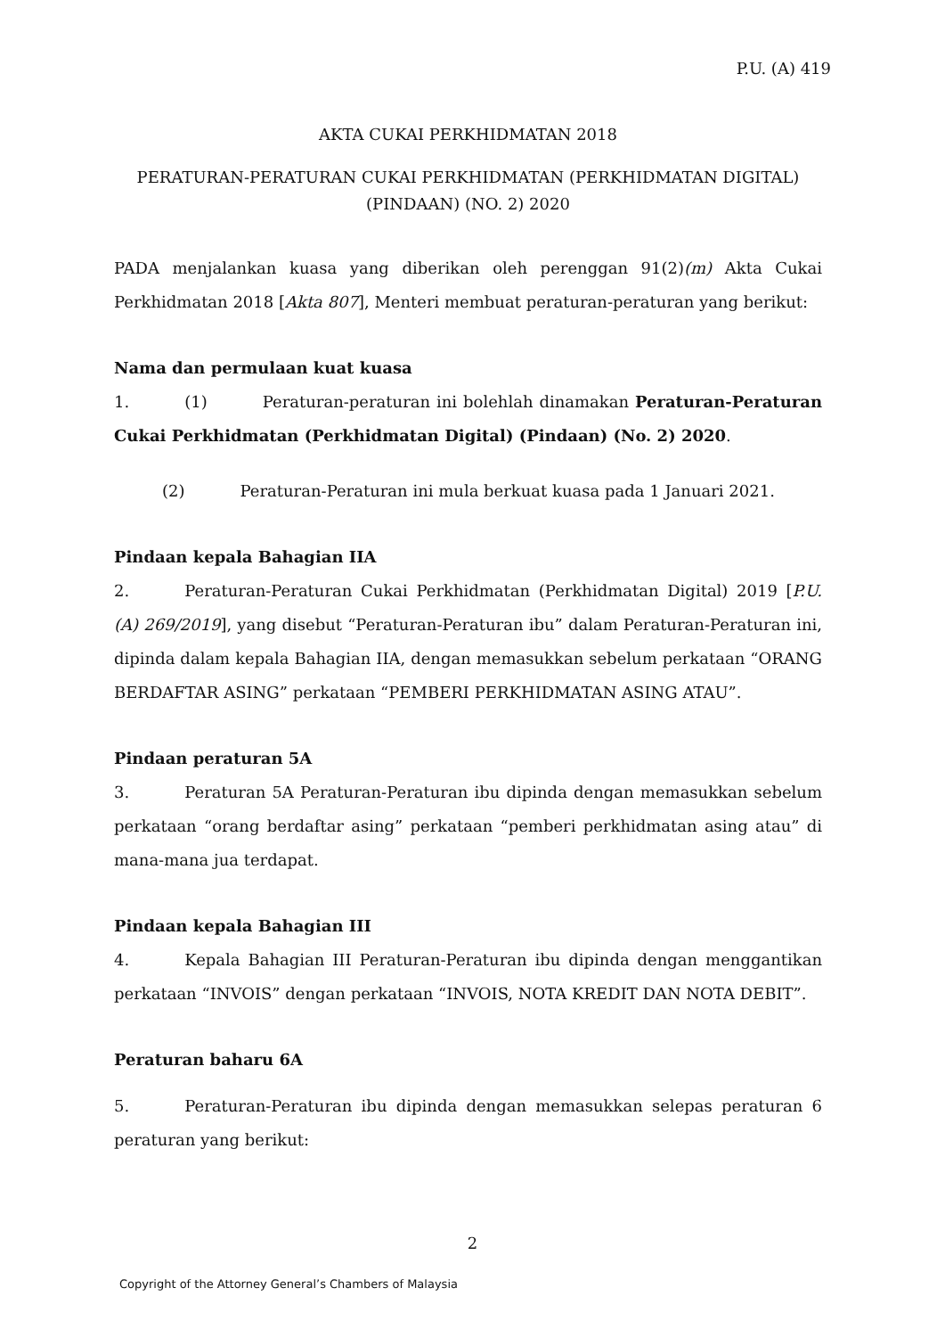P.U. (A) 419
AKTA CUKAI PERKHIDMATAN 2018
PERATURAN-PERATURAN CUKAI PERKHIDMATAN (PERKHIDMATAN DIGITAL)
(PINDAAN) (NO. 2) 2020
PADA menjalankan kuasa yang diberikan oleh perenggan 91(2)(m) Akta Cukai Perkhidmatan 2018 [Akta 807], Menteri membuat peraturan-peraturan yang berikut:
Nama dan permulaan kuat kuasa
1. (1) Peraturan-peraturan ini bolehlah dinamakan Peraturan-Peraturan Cukai Perkhidmatan (Perkhidmatan Digital) (Pindaan) (No. 2) 2020.
(2) Peraturan-Peraturan ini mula berkuat kuasa pada 1 Januari 2021.
Pindaan kepala Bahagian IIA
2. Peraturan-Peraturan Cukai Perkhidmatan (Perkhidmatan Digital) 2019 [P.U. (A) 269/2019], yang disebut “Peraturan-Peraturan ibu” dalam Peraturan-Peraturan ini, dipinda dalam kepala Bahagian IIA, dengan memasukkan sebelum perkataan “ORANG BERDAFTAR ASING” perkataan “PEMBERI PERKHIDMATAN ASING ATAU”.
Pindaan peraturan 5A
3. Peraturan 5A Peraturan-Peraturan ibu dipinda dengan memasukkan sebelum perkataan “orang berdaftar asing” perkataan “pemberi perkhidmatan asing atau” di mana-mana jua terdapat.
Pindaan kepala Bahagian III
4. Kepala Bahagian III Peraturan-Peraturan ibu dipinda dengan menggantikan perkataan “INVOIS” dengan perkataan “INVOIS, NOTA KREDIT DAN NOTA DEBIT”.
Peraturan baharu 6A
5. Peraturan-Peraturan ibu dipinda dengan memasukkan selepas peraturan 6 peraturan yang berikut:
2
Copyright of the Attorney General’s Chambers of Malaysia